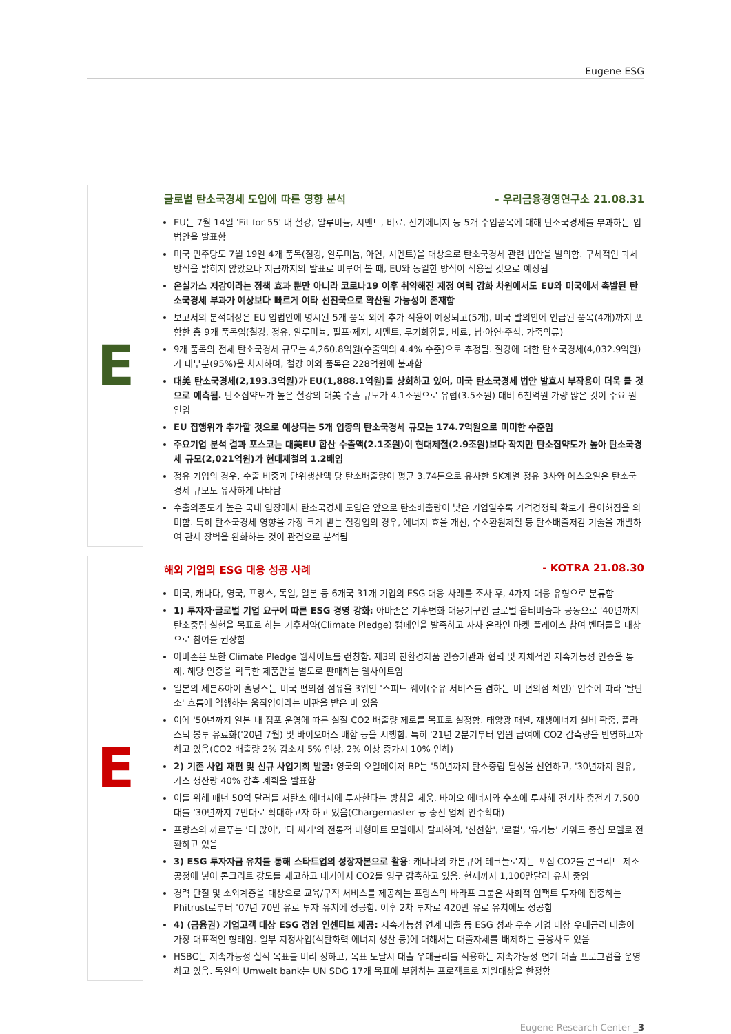Eugene ESG
E
글로벌 탄소국경세 도입에 따른 영향 분석 - 우리금융경영연구소 21.08.31
EU는 7월 14일 'Fit for 55' 내 철강, 알루미늄, 시멘트, 비료, 전기에너지 등 5개 수입품목에 대해 탄소국경세를 부과하는 입법안을 발표함
미국 민주당도 7월 19일 4개 품목(철강, 알루미늄, 아연, 시멘트)을 대상으로 탄소국경세 관련 법안을 발의함. 구체적인 과세 방식을 밝히지 않았으나 지금까지의 발표로 미루어 볼 때, EU와 동일한 방식이 적용될 것으로 예상됨
온실가스 저감이라는 정책 효과 뿐만 아니라 코로나19 이후 취약해진 재정 여력 강화 차원에서도 EU와 미국에서 촉발된 탄소국경세 부과가 예상보다 빠르게 여타 선진국으로 확산될 가능성이 존재함
보고서의 분석대상은 EU 입법안에 명시된 5개 품목 외에 추가 적용이 예상되고(5개), 미국 발의안에 언급된 품목(4개)까지 포함한 총 9개 품목임(철강, 정유, 알루미늄, 펄프·제지, 시멘트, 무기화합물, 비료, 납·아연·주석, 가죽의류)
9개 품목의 전체 탄소국경세 규모는 4,260.8억원(수출액의 4.4% 수준)으로 추정됨. 철강에 대한 탄소국경세(4,032.9억원)가 대부분(95%)을 차지하며, 철강 이외 품목은 228억원에 불과함
대美 탄소국경세(2,193.3억원)가 EU(1,888.1억원)를 상회하고 있어, 미국 탄소국경세 법안 발효시 부작용이 더욱 클 것으로 예측됨. 탄소집약도가 높은 철강의 대美 수출 규모가 4.1조원으로 유럽(3.5조원) 대비 6천억원 가량 많은 것이 주요 원인임
EU 집행위가 추가할 것으로 예상되는 5개 업종의 탄소국경세 규모는 174.7억원으로 미미한 수준임
주요기업 분석 결과 포스코는 대美EU 합산 수출액(2.1조원)이 현대제철(2.9조원)보다 작지만 탄소집약도가 높아 탄소국경세 규모(2,021억원)가 현대제철의 1.2배임
정유 기업의 경우, 수출 비중과 단위생산액 당 탄소배출량이 평균 3.74톤으로 유사한 SK계열 정유 3사와 에스오일은 탄소국경세 규모도 유사하게 나타남
수출의존도가 높은 국내 입장에서 탄소국경세 도입은 앞으로 탄소배출량이 낮은 기업일수록 가격경쟁력 확보가 용이해짐을 의미함. 특히 탄소국경세 영향을 가장 크게 받는 철강업의 경우, 에너지 효율 개선, 수소환원제철 등 탄소배출저감 기술을 개발하여 관세 장벽을 완화하는 것이 관건으로 분석됨
E
해외 기업의 ESG 대응 성공 사례 - KOTRA 21.08.30
미국, 캐나다, 영국, 프랑스, 독일, 일본 등 6개국 31개 기업의 ESG 대응 사례를 조사 후, 4가지 대응 유형으로 분류함
1) 투자자·글로벌 기업 요구에 따른 ESG 경영 강화: 아마존은 기후변화 대응기구인 글로벌 옵티미즘과 공동으로 '40년까지 탄소중립 실현을 목표로 하는 기후서약(Climate Pledge) 캠페인을 발족하고 자사 온라인 마켓 플레이스 참여 벤더들을 대상으로 참여를 권장함
아마존은 또한 Climate Pledge 웹사이트를 런칭함. 제3의 친환경제품 인증기관과 협력 및 자체적인 지속가능성 인증을 통해, 해당 인증을 획득한 제품만을 별도로 판매하는 웹사이트임
일본의 세븐&아이 홀딩스는 미국 편의점 점유율 3위인 '스피드 웨이(주유 서비스를 겸하는 미 편의점 체인)' 인수에 따라 '탈탄소' 흐름에 역행하는 움직임이라는 비판을 받은 바 있음
이에 '50년까지 일본 내 점포 운영에 따른 실질 CO2 배출량 제로를 목표로 설정함. 태양광 패널, 재생에너지 설비 확충, 플라스틱 봉투 유료화('20년 7월) 및 바이오매스 배합 등을 시행함. 특히 '21년 2분기부터 임원 급여에 CO2 감축량을 반영하고자 하고 있음(CO2 배출량 2% 감소시 5% 인상, 2% 이상 증가시 10% 인하)
2) 기존 사업 재편 및 신규 사업기회 발굴: 영국의 오일메이저 BP는 '50년까지 탄소중립 달성을 선언하고, '30년까지 원유, 가스 생산량 40% 감축 계획을 발표함
이를 위해 매년 50억 달러를 저탄소 에너지에 투자한다는 방침을 세움. 바이오 에너지와 수소에 투자해 전기차 충전기 7,500대를 '30년까지 7만대로 확대하고자 하고 있음(Chargemaster 등 충전 업체 인수확대)
프랑스의 까르푸는 '더 많이', '더 싸게'의 전통적 대형마트 모델에서 탈피하여, '신선함', '로컬', '유기농' 키워드 중심 모델로 전환하고 있음
3) ESG 투자자금 유치를 통해 스타트업의 성장자본으로 활용: 캐나다의 카본큐어 테크놀로지는 포집 CO2를 콘크리트 제조 공정에 넣어 콘크리트 강도를 제고하고 대기에서 CO2를 영구 감축하고 있음. 현재까지 1,100만달러 유치 중임
경력 단절 및 소외계층을 대상으로 교육/구직 서비스를 제공하는 프랑스의 바라프 그룹은 사회적 임팩트 투자에 집중하는 Phitrust로부터 '07년 70만 유로 투자 유치에 성공함. 이후 2차 투자로 420만 유로 유치에도 성공함
4) (금융권) 기업고객 대상 ESG 경영 인센티브 제공: 지속가능성 연계 대출 등 ESG 성과 우수 기업 대상 우대금리 대출이 가장 대표적인 형태임. 일부 지정사업(석탄화력 에너지 생산 등)에 대해서는 대출자체를 배제하는 금융사도 있음
HSBC는 지속가능성 실적 목표를 미리 정하고, 목표 도달시 대출 우대금리를 적용하는 지속가능성 연계 대출 프로그램을 운영하고 있음. 독일의 Umwelt bank는 UN SDG 17개 목표에 부합하는 프로젝트로 지원대상을 한정함
Eugene Research Center _3